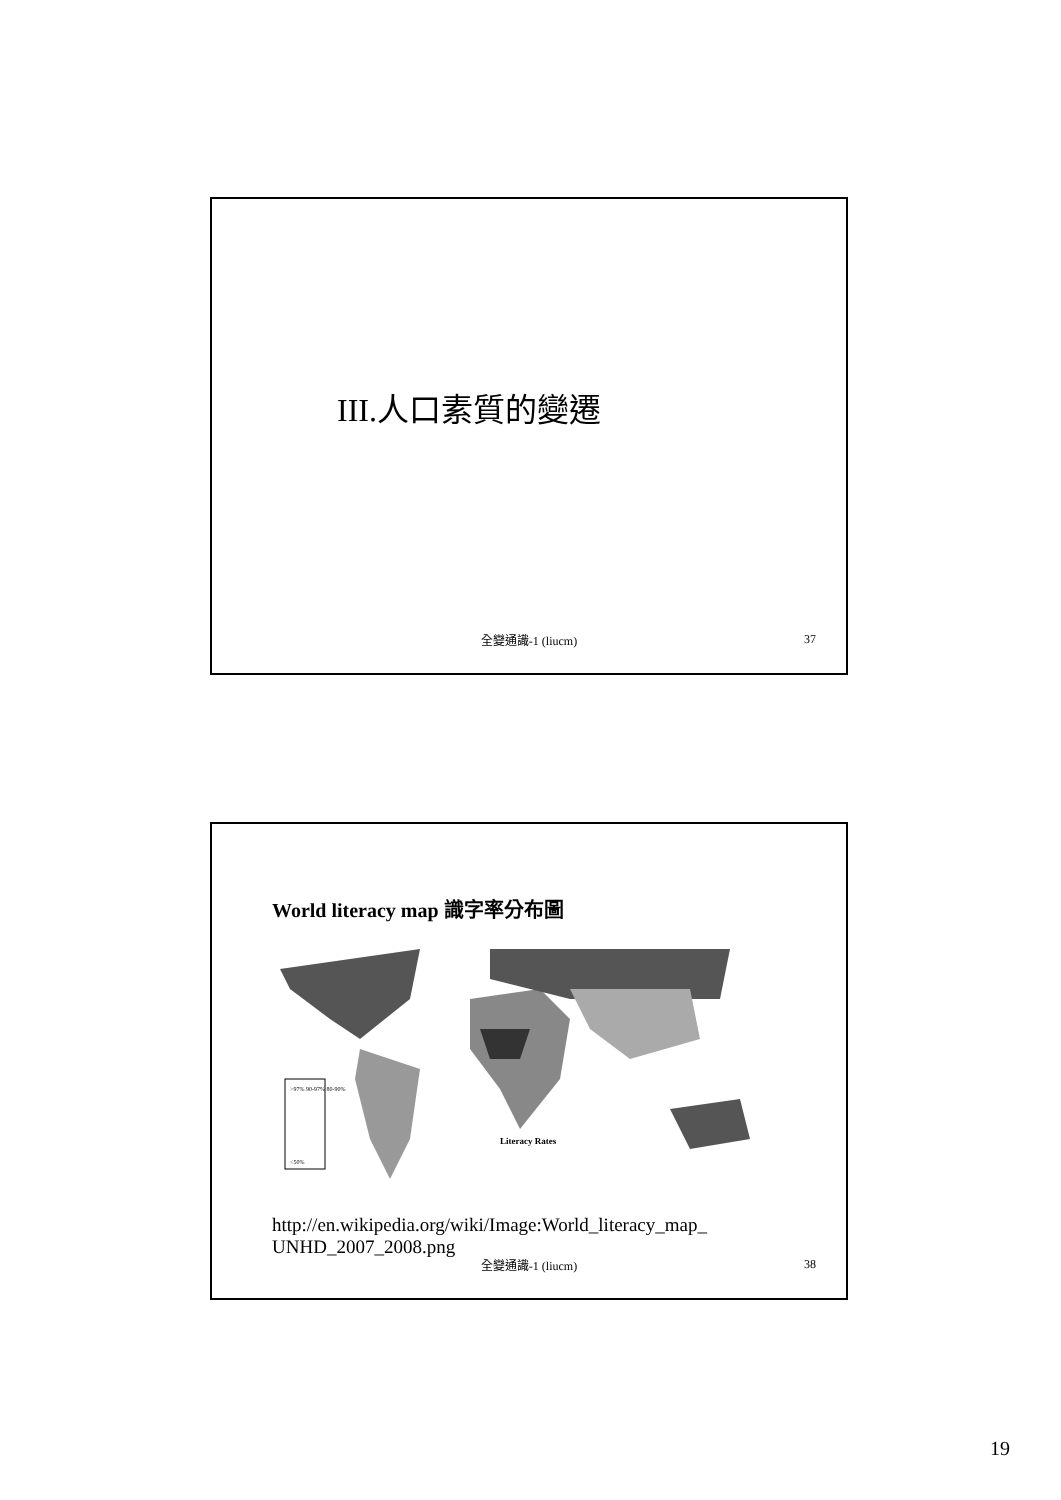III.人口素質的變遷
全變通識-1 (liucm) 37
World literacy map 識字率分布圖
Literacy Rates
>97% 90-97% 80-90%
<50%
http://en.wikipedia.org/wiki/Image:World_literacy_map_
UNHD_2007_2008.png
全變通識-1 (liucm) 38
19